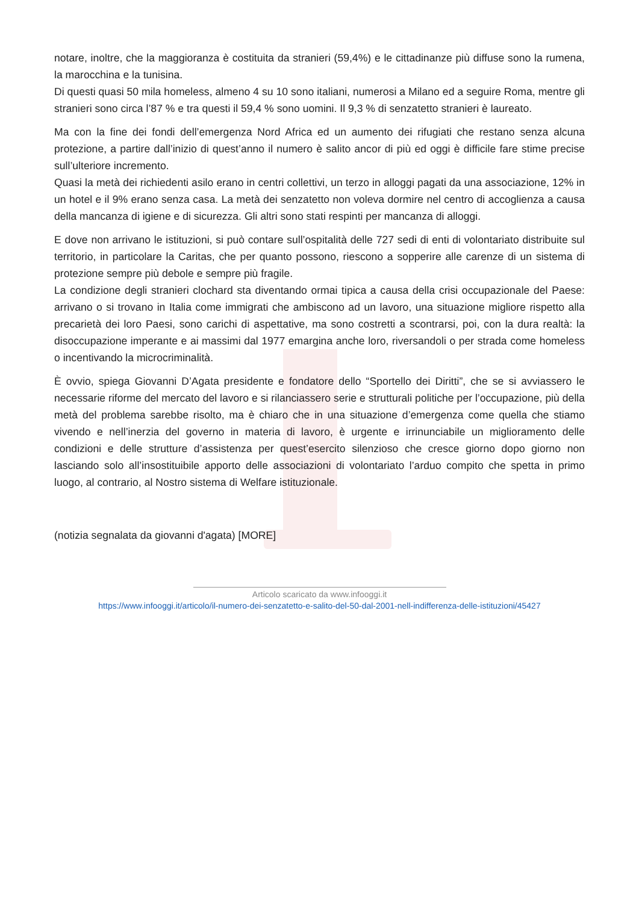notare, inoltre, che la maggioranza è costituita da stranieri (59,4%) e le cittadinanze più diffuse sono la rumena, la marocchina e la tunisina.
Di questi quasi 50 mila homeless, almeno 4 su 10 sono italiani, numerosi a Milano ed a seguire Roma, mentre gli stranieri sono circa l’87 % e tra questi il 59,4 % sono uomini. Il 9,3 % di senzatetto stranieri è laureato.
Ma con la fine dei fondi dell’emergenza Nord Africa ed un aumento dei rifugiati che restano senza alcuna protezione, a partire dall’inizio di quest’anno il numero è salito ancor di più ed oggi è difficile fare stime precise sull’ulteriore incremento.
Quasi la metà dei richiedenti asilo erano in centri collettivi, un terzo in alloggi pagati da una associazione, 12% in un hotel e il 9% erano senza casa. La metà dei senzatetto non voleva dormire nel centro di accoglienza a causa della mancanza di igiene e di sicurezza. Gli altri sono stati respinti per mancanza di alloggi.
E dove non arrivano le istituzioni, si può contare sull’ospitalità delle 727 sedi di enti di volontariato distribuite sul territorio, in particolare la Caritas, che per quanto possono, riescono a sopperire alle carenze di un sistema di protezione sempre più debole e sempre più fragile.
La condizione degli stranieri clochard sta diventando ormai tipica a causa della crisi occupazionale del Paese: arrivano o si trovano in Italia come immigrati che ambiscono ad un lavoro, una situazione migliore rispetto alla precarietà dei loro Paesi, sono carichi di aspettative, ma sono costretti a scontrarsi, poi, con la dura realtà: la disoccupazione imperante e ai massimi dal 1977 emargina anche loro, riversandoli o per strada come homeless o incentivando la microcriminalità.
È ovvio, spiega Giovanni D’Agata presidente e fondatore dello “Sportello dei Diritti”, che se si avviassero le necessarie riforme del mercato del lavoro e si rilanciassero serie e strutturali politiche per l’occupazione, più della metà del problema sarebbe risolto, ma è chiaro che in una situazione d’emergenza come quella che stiamo vivendo e nell’inerzia del governo in materia di lavoro, è urgente e irrinunciabile un miglioramento delle condizioni e delle strutture d’assistenza per quest’esercito silenzioso che cresce giorno dopo giorno non lasciando solo all’insostituibile apporto delle associazioni di volontariato l’arduo compito che spetta in primo luogo, al contrario, al Nostro sistema di Welfare istituzionale.
(notizia segnalata da giovanni d'agata) [MORE]
Articolo scaricato da www.infooggi.it
https://www.infooggi.it/articolo/il-numero-dei-senzatetto-e-salito-del-50-dal-2001-nell-indifferenza-delle-istituzioni/45427